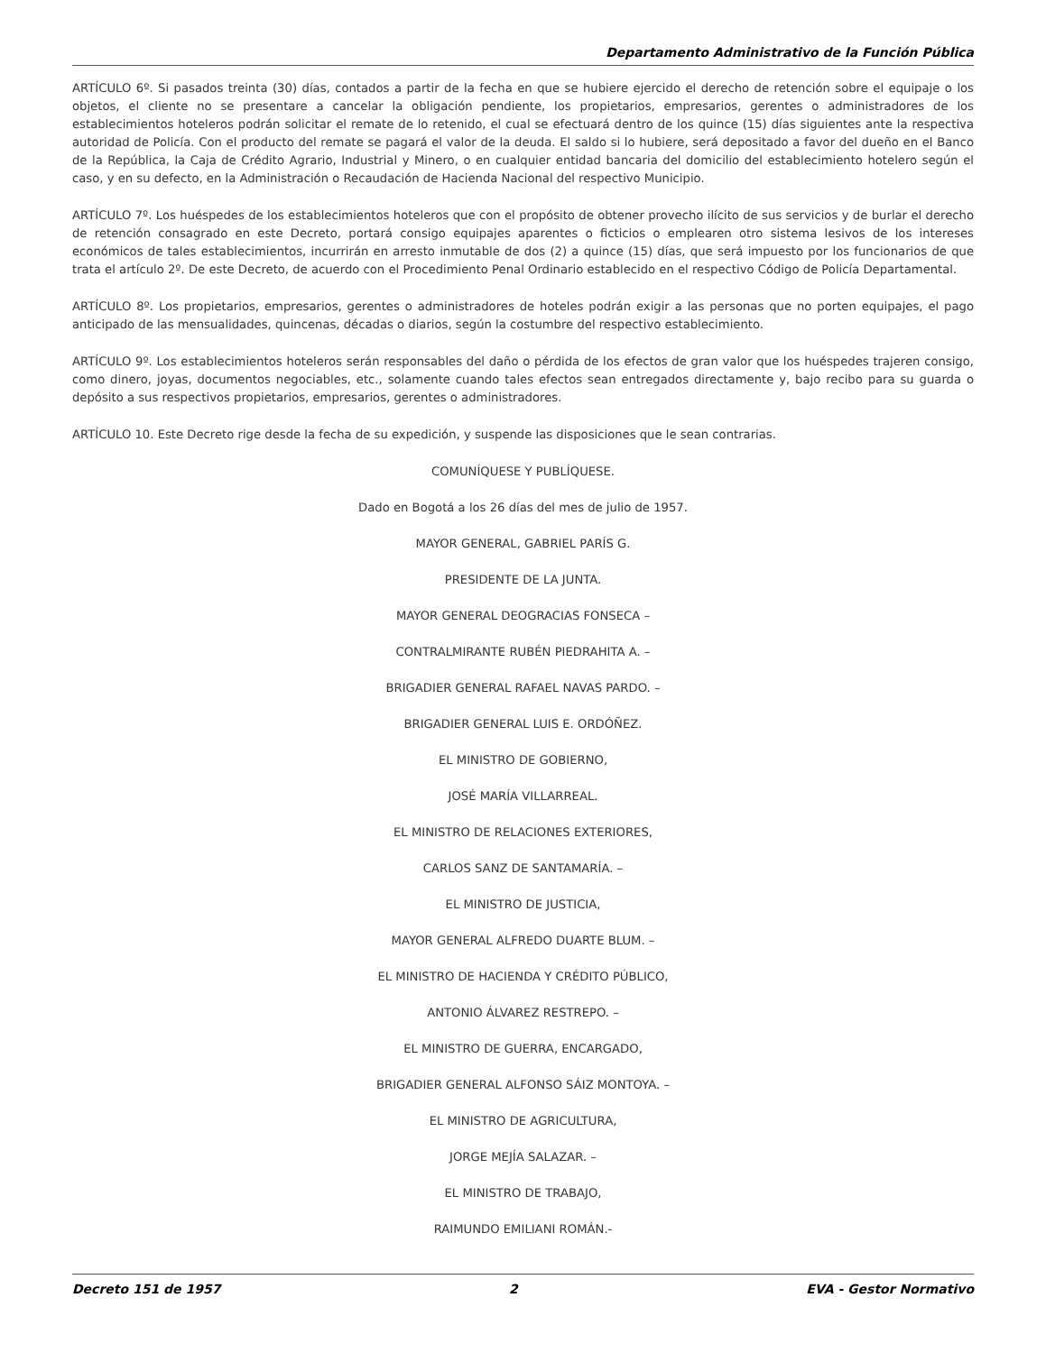Departamento Administrativo de la Función Pública
ARTÍCULO 6º. Si pasados treinta (30) días, contados a partir de la fecha en que se hubiere ejercido el derecho de retención sobre el equipaje o los objetos, el cliente no se presentare a cancelar la obligación pendiente, los propietarios, empresarios, gerentes o administradores de los establecimientos hoteleros podrán solicitar el remate de lo retenido, el cual se efectuará dentro de los quince (15) días siguientes ante la respectiva autoridad de Policía. Con el producto del remate se pagará el valor de la deuda. El saldo si lo hubiere, será depositado a favor del dueño en el Banco de la República, la Caja de Crédito Agrario, Industrial y Minero, o en cualquier entidad bancaria del domicilio del establecimiento hotelero según el caso, y en su defecto, en la Administración o Recaudación de Hacienda Nacional del respectivo Municipio.
ARTÍCULO 7º. Los huéspedes de los establecimientos hoteleros que con el propósito de obtener provecho ilícito de sus servicios y de burlar el derecho de retención consagrado en este Decreto, portará consigo equipajes aparentes o ficticios o emplearen otro sistema lesivos de los intereses económicos de tales establecimientos, incurrirán en arresto inmutable de dos (2) a quince (15) días, que será impuesto por los funcionarios de que trata el artículo 2º. De este Decreto, de acuerdo con el Procedimiento Penal Ordinario establecido en el respectivo Código de Policía Departamental.
ARTÍCULO 8º. Los propietarios, empresarios, gerentes o administradores de hoteles podrán exigir a las personas que no porten equipajes, el pago anticipado de las mensualidades, quincenas, décadas o diarios, según la costumbre del respectivo establecimiento.
ARTÍCULO 9º. Los establecimientos hoteleros serán responsables del daño o pérdida de los efectos de gran valor que los huéspedes trajeren consigo, como dinero, joyas, documentos negociables, etc., solamente cuando tales efectos sean entregados directamente y, bajo recibo para su guarda o depósito a sus respectivos propietarios, empresarios, gerentes o administradores.
ARTÍCULO 10. Este Decreto rige desde la fecha de su expedición, y suspende las disposiciones que le sean contrarias.
COMUNÍQUESE Y PUBLÍQUESE.
Dado en Bogotá a los 26 días del mes de julio de 1957.
MAYOR GENERAL, GABRIEL PARÍS G.
PRESIDENTE DE LA JUNTA.
MAYOR GENERAL DEOGRACIAS FONSECA –
CONTRALMIRANTE RUBÉN PIEDRAHITA A. –
BRIGADIER GENERAL RAFAEL NAVAS PARDO. –
BRIGADIER GENERAL LUIS E. ORDÓÑEZ.
EL MINISTRO DE GOBIERNO,
JOSÉ MARÍA VILLARREAL.
EL MINISTRO DE RELACIONES EXTERIORES,
CARLOS SANZ DE SANTAMARÍA. –
EL MINISTRO DE JUSTICIA,
MAYOR GENERAL ALFREDO DUARTE BLUM. –
EL MINISTRO DE HACIENDA Y CRÉDITO PÚBLICO,
ANTONIO ÁLVAREZ RESTREPO. –
EL MINISTRO DE GUERRA, ENCARGADO,
BRIGADIER GENERAL ALFONSO SÁIZ MONTOYA. –
EL MINISTRO DE AGRICULTURA,
JORGE MEJÍA SALAZAR. –
EL MINISTRO DE TRABAJO,
RAIMUNDO EMILIANI ROMÁN.-
Decreto 151 de 1957 2 EVA - Gestor Normativo